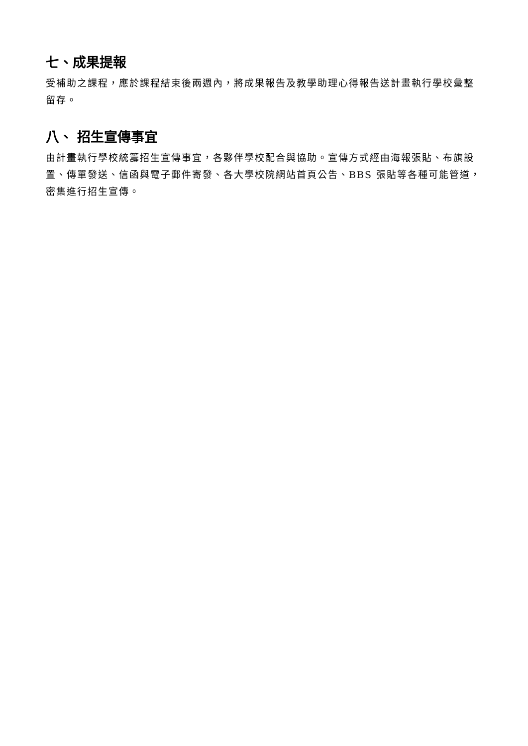七、成果提報
受補助之課程，應於課程結束後兩週內，將成果報告及教學助理心得報告送計畫執行學校彙整留存。
八、 招生宣傳事宜
由計畫執行學校統籌招生宣傳事宜，各夥伴學校配合與協助。宣傳方式經由海報張貼、布旗設置、傳單發送、信函與電子郵件寄發、各大學校院網站首頁公告、BBS 張貼等各種可能管道，密集進行招生宣傳。